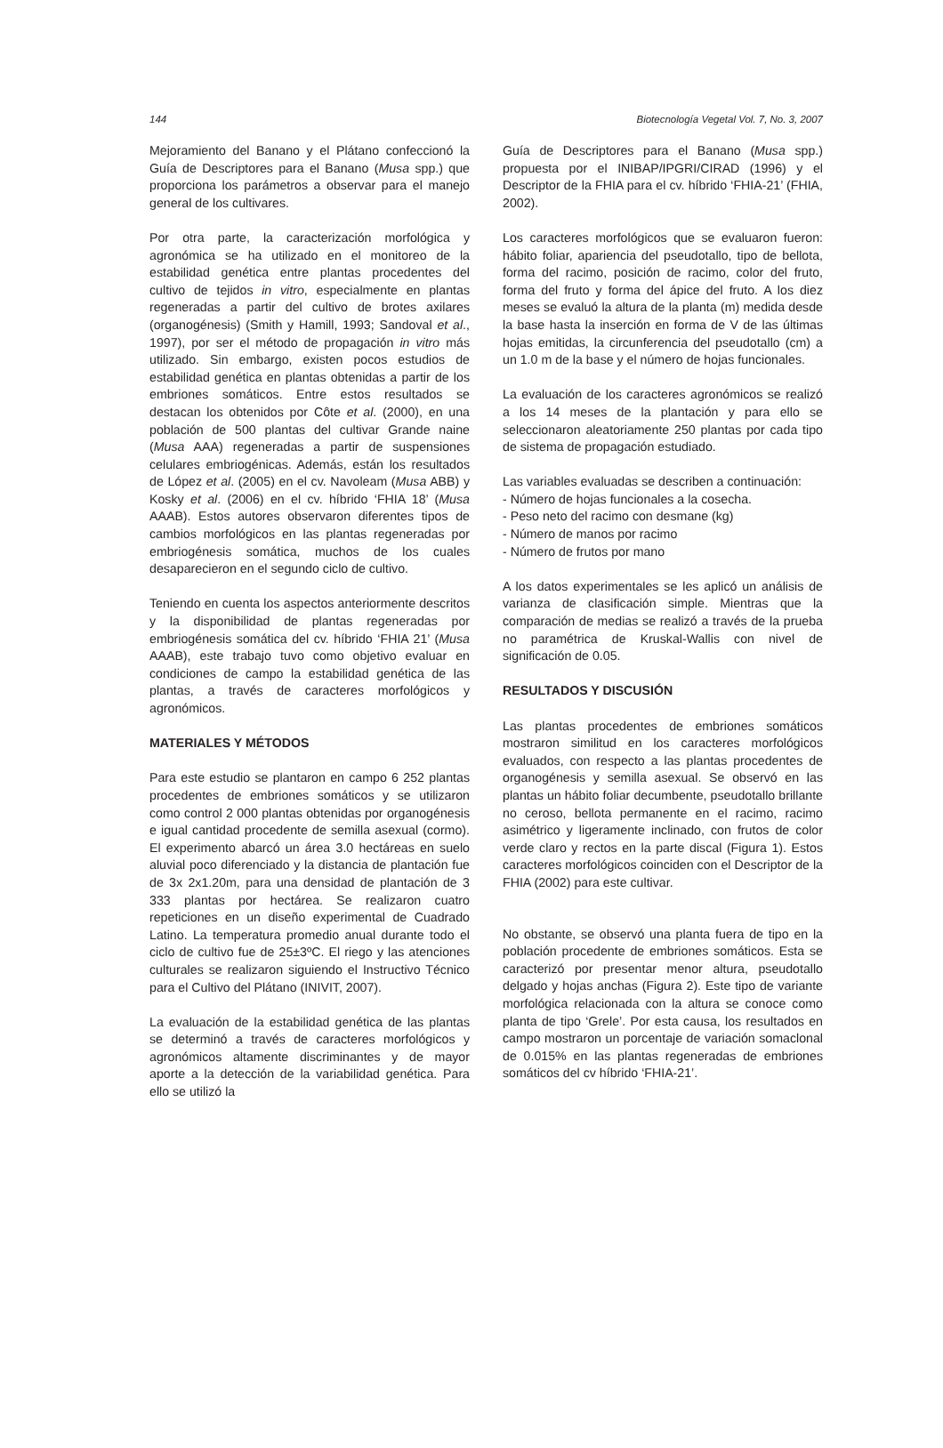144 Biotecnología Vegetal Vol. 7, No. 3, 2007
Mejoramiento del Banano y el Plátano confeccionó la Guía de Descriptores para el Banano (Musa spp.) que proporciona los parámetros a observar para el manejo general de los cultivares.
Por otra parte, la caracterización morfológica y agronómica se ha utilizado en el monitoreo de la estabilidad genética entre plantas procedentes del cultivo de tejidos in vitro, especialmente en plantas regeneradas a partir del cultivo de brotes axilares (organogénesis) (Smith y Hamill, 1993; Sandoval et al., 1997), por ser el método de propagación in vitro más utilizado. Sin embargo, existen pocos estudios de estabilidad genética en plantas obtenidas a partir de los embriones somáticos. Entre estos resultados se destacan los obtenidos por Côte et al. (2000), en una población de 500 plantas del cultivar Grande naine (Musa AAA) regeneradas a partir de suspensiones celulares embriogénicas. Además, están los resultados de López et al. (2005) en el cv. Navoleam (Musa ABB) y Kosky et al. (2006) en el cv. híbrido ‘FHIA 18’ (Musa AAAB). Estos autores observaron diferentes tipos de cambios morfológicos en las plantas regeneradas por embriogénesis somática, muchos de los cuales desaparecieron en el segundo ciclo de cultivo.
Teniendo en cuenta los aspectos anteriormente descritos y la disponibilidad de plantas regeneradas por embriogénesis somática del cv. híbrido ‘FHIA 21’ (Musa AAAB), este trabajo tuvo como objetivo evaluar en condiciones de campo la estabilidad genética de las plantas, a través de caracteres morfológicos y agronómicos.
MATERIALES Y MÉTODOS
Para este estudio se plantaron en campo 6 252 plantas procedentes de embriones somáticos y se utilizaron como control 2 000 plantas obtenidas por organogénesis e igual cantidad procedente de semilla asexual (cormo). El experimento abarcó un área 3.0 hectáreas en suelo aluvial poco diferenciado y la distancia de plantación fue de 3x 2x1.20m, para una densidad de plantación de 3 333 plantas por hectárea. Se realizaron cuatro repeticiones en un diseño experimental de Cuadrado Latino. La temperatura promedio anual durante todo el ciclo de cultivo fue de 25±3ºC. El riego y las atenciones culturales se realizaron siguiendo el Instructivo Técnico para el Cultivo del Plátano (INIVIT, 2007).
La evaluación de la estabilidad genética de las plantas se determinó a través de caracteres morfológicos y agronómicos altamente discriminantes y de mayor aporte a la detección de la variabilidad genética. Para ello se utilizó la
Guía de Descriptores para el Banano (Musa spp.) propuesta por el INIBAP/IPGRI/CIRAD (1996) y el Descriptor de la FHIA para el cv. híbrido ‘FHIA-21’ (FHIA, 2002).
Los caracteres morfológicos que se evaluaron fueron: hábito foliar, apariencia del pseudotallo, tipo de bellota, forma del racimo, posición de racimo, color del fruto, forma del fruto y forma del ápice del fruto. A los diez meses se evaluó la altura de la planta (m) medida desde la base hasta la inserción en forma de V de las últimas hojas emitidas, la circunferencia del pseudotallo (cm) a un 1.0 m de la base y el número de hojas funcionales.
La evaluación de los caracteres agronómicos se realizó a los 14 meses de la plantación y para ello se seleccionaron aleatoriamente 250 plantas por cada tipo de sistema de propagación estudiado.
Las variables evaluadas se describen a continuación:
- Número de hojas funcionales a la cosecha.
- Peso neto del racimo con desmane (kg)
- Número de manos por racimo
- Número de frutos por mano
A los datos experimentales se les aplicó un análisis de varianza de clasificación simple. Mientras que la comparación de medias se realizó a través de la prueba no paramétrica de Kruskal-Wallis con nivel de significación de 0.05.
RESULTADOS Y DISCUSIÓN
Las plantas procedentes de embriones somáticos mostraron similitud en los caracteres morfológicos evaluados, con respecto a las plantas procedentes de organogénesis y semilla asexual. Se observó en las plantas un hábito foliar decumbente, pseudotallo brillante no ceroso, bellota permanente en el racimo, racimo asimétrico y ligeramente inclinado, con frutos de color verde claro y rectos en la parte discal (Figura 1). Estos caracteres morfológicos coinciden con el Descriptor de la FHIA (2002) para este cultivar.
No obstante, se observó una planta fuera de tipo en la población procedente de embriones somáticos. Esta se caracterizó por presentar menor altura, pseudotallo delgado y hojas anchas (Figura 2). Este tipo de variante morfológica relacionada con la altura se conoce como planta de tipo ‘Grele’. Por esta causa, los resultados en campo mostraron un porcentaje de variación somaclonal de 0.015% en las plantas regeneradas de embriones somáticos del cv híbrido ‘FHIA-21’.